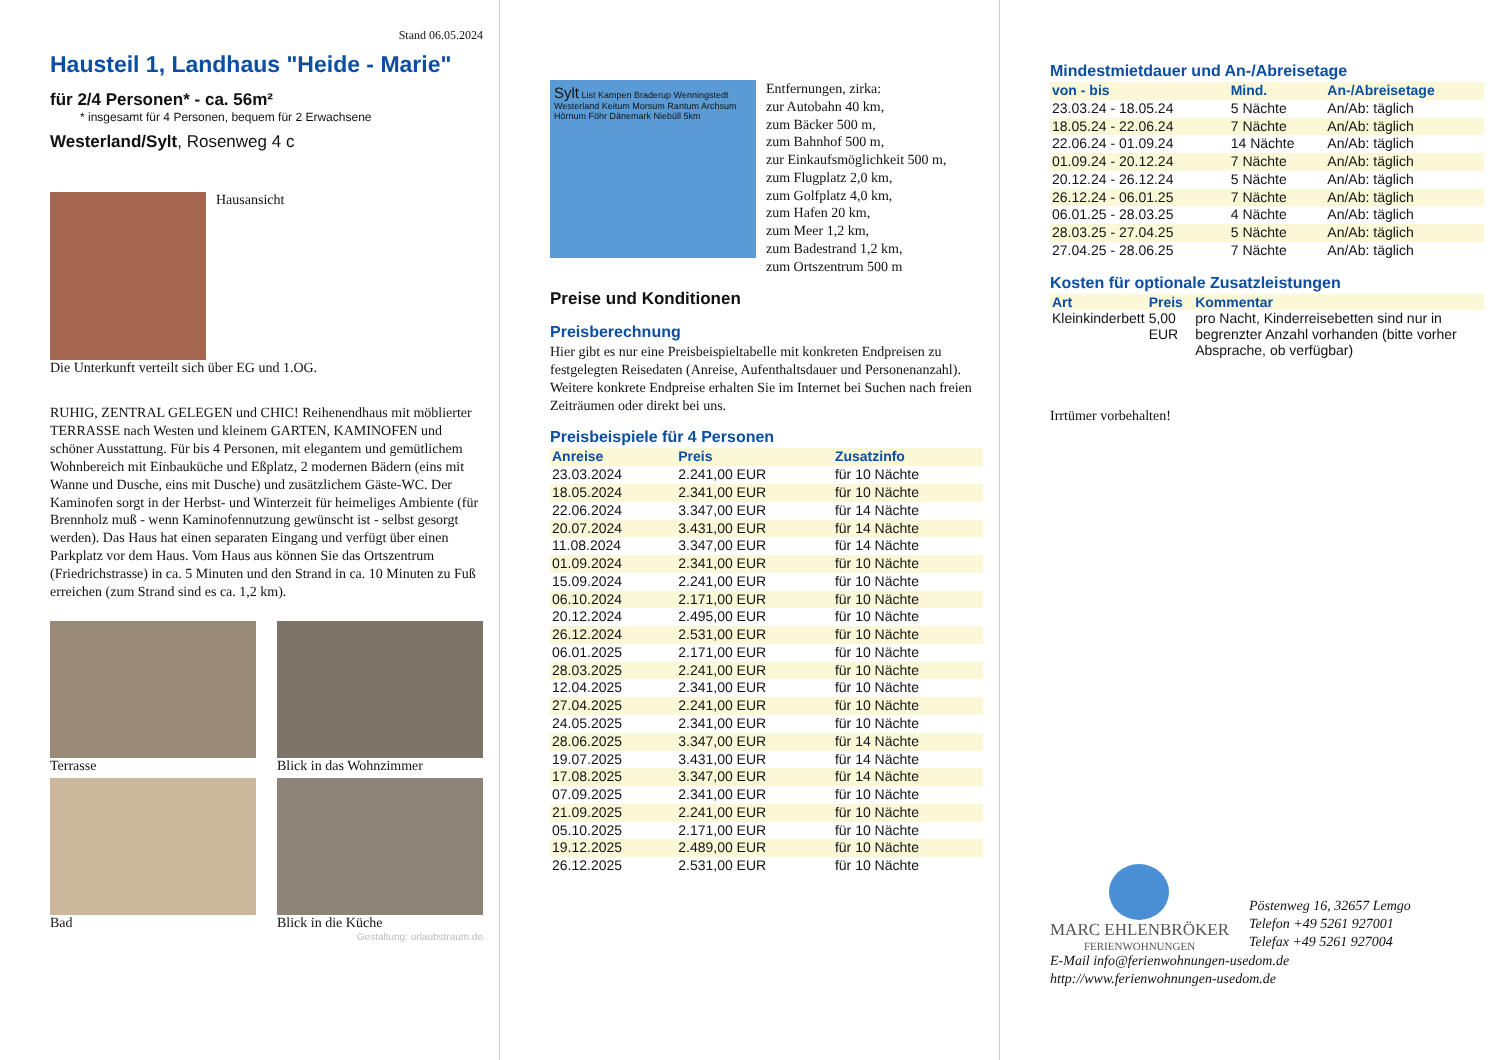Stand 06.05.2024
Hausteil 1, Landhaus "Heide - Marie"
für 2/4 Personen* - ca. 56m²
* insgesamt für 4 Personen, bequem für 2 Erwachsene
Westerland/Sylt, Rosenweg 4 c
Hausansicht
Die Unterkunft verteilt sich über EG und 1.OG.
RUHIG, ZENTRAL GELEGEN und CHIC! Reihenendhaus mit möblierter TERRASSE nach Westen und kleinem GARTEN, KAMINOFEN und schöner Ausstattung. Für bis 4 Personen, mit elegantem und gemütlichem Wohnbereich mit Einbauküche und Eßplatz, 2 modernen Bädern (eins mit Wanne und Dusche, eins mit Dusche) und zusätzlichem Gäste-WC. Der Kaminofen sorgt in der Herbst- und Winterzeit für heimeliges Ambiente (für Brennholz muß - wenn Kaminofennutzung gewünscht ist - selbst gesorgt werden). Das Haus hat einen separaten Eingang und verfügt über einen Parkplatz vor dem Haus. Vom Haus aus können Sie das Ortszentrum (Friedrichstrasse) in ca. 5 Minuten und den Strand in ca. 10 Minuten zu Fuß erreichen (zum Strand sind es ca. 1,2 km).
Terrasse
Blick in das Wohnzimmer
Bad
Blick in die Küche
Gestaltung: urlaubstraum.de
Sylt List Kampen Braderup Wenningstedt Westerland Keitum Morsum Rantum Archsum Hörnum Föhr Dänemark Niebüll 5km
Entfernungen, zirka:
zur Autobahn 40 km,
zum Bäcker 500 m,
zum Bahnhof 500 m,
zur Einkaufsmöglichkeit 500 m,
zum Flugplatz 2,0 km,
zum Golfplatz 4,0 km,
zum Hafen 20 km,
zum Meer 1,2 km,
zum Badestrand 1,2 km,
zum Ortszentrum 500 m
Preise und Konditionen
Preisberechnung
Hier gibt es nur eine Preisbeispieltabelle mit konkreten Endpreisen zu festgelegten Reisedaten (Anreise, Aufenthaltsdauer und Personenanzahl). Weitere konkrete Endpreise erhalten Sie im Internet bei Suchen nach freien Zeiträumen oder direkt bei uns.
Preisbeispiele für 4 Personen
| Anreise | Preis | Zusatzinfo |
| --- | --- | --- |
| 23.03.2024 | 2.241,00 EUR | für 10 Nächte |
| 18.05.2024 | 2.341,00 EUR | für 10 Nächte |
| 22.06.2024 | 3.347,00 EUR | für 14 Nächte |
| 20.07.2024 | 3.431,00 EUR | für 14 Nächte |
| 11.08.2024 | 3.347,00 EUR | für 14 Nächte |
| 01.09.2024 | 2.341,00 EUR | für 10 Nächte |
| 15.09.2024 | 2.241,00 EUR | für 10 Nächte |
| 06.10.2024 | 2.171,00 EUR | für 10 Nächte |
| 20.12.2024 | 2.495,00 EUR | für 10 Nächte |
| 26.12.2024 | 2.531,00 EUR | für 10 Nächte |
| 06.01.2025 | 2.171,00 EUR | für 10 Nächte |
| 28.03.2025 | 2.241,00 EUR | für 10 Nächte |
| 12.04.2025 | 2.341,00 EUR | für 10 Nächte |
| 27.04.2025 | 2.241,00 EUR | für 10 Nächte |
| 24.05.2025 | 2.341,00 EUR | für 10 Nächte |
| 28.06.2025 | 3.347,00 EUR | für 14 Nächte |
| 19.07.2025 | 3.431,00 EUR | für 14 Nächte |
| 17.08.2025 | 3.347,00 EUR | für 14 Nächte |
| 07.09.2025 | 2.341,00 EUR | für 10 Nächte |
| 21.09.2025 | 2.241,00 EUR | für 10 Nächte |
| 05.10.2025 | 2.171,00 EUR | für 10 Nächte |
| 19.12.2025 | 2.489,00 EUR | für 10 Nächte |
| 26.12.2025 | 2.531,00 EUR | für 10 Nächte |
Mindestmietdauer und An-/Abreisetage
| von - bis | Mind. | An-/Abreisetage |
| --- | --- | --- |
| 23.03.24 - 18.05.24 | 5 Nächte | An/Ab: täglich |
| 18.05.24 - 22.06.24 | 7 Nächte | An/Ab: täglich |
| 22.06.24 - 01.09.24 | 14 Nächte | An/Ab: täglich |
| 01.09.24 - 20.12.24 | 7 Nächte | An/Ab: täglich |
| 20.12.24 - 26.12.24 | 5 Nächte | An/Ab: täglich |
| 26.12.24 - 06.01.25 | 7 Nächte | An/Ab: täglich |
| 06.01.25 - 28.03.25 | 4 Nächte | An/Ab: täglich |
| 28.03.25 - 27.04.25 | 5 Nächte | An/Ab: täglich |
| 27.04.25 - 28.06.25 | 7 Nächte | An/Ab: täglich |
Kosten für optionale Zusatzleistungen
| Art | Preis | Kommentar |
| --- | --- | --- |
| Kleinkinderbett | 5,00 EUR | pro Nacht, Kinderreisebetten sind nur in begrenzter Anzahl vorhanden (bitte vorher Absprache, ob verfügbar) |
Irrtümer vorbehalten!
MARC EHLENBRÖKER
FERIENWOHNUNGEN
Pöstenweg 16, 32657 Lemgo
Telefon +49 5261 927001
Telefax +49 5261 927004
E-Mail info@ferienwohnungen-usedom.de
http://www.ferienwohnungen-usedom.de